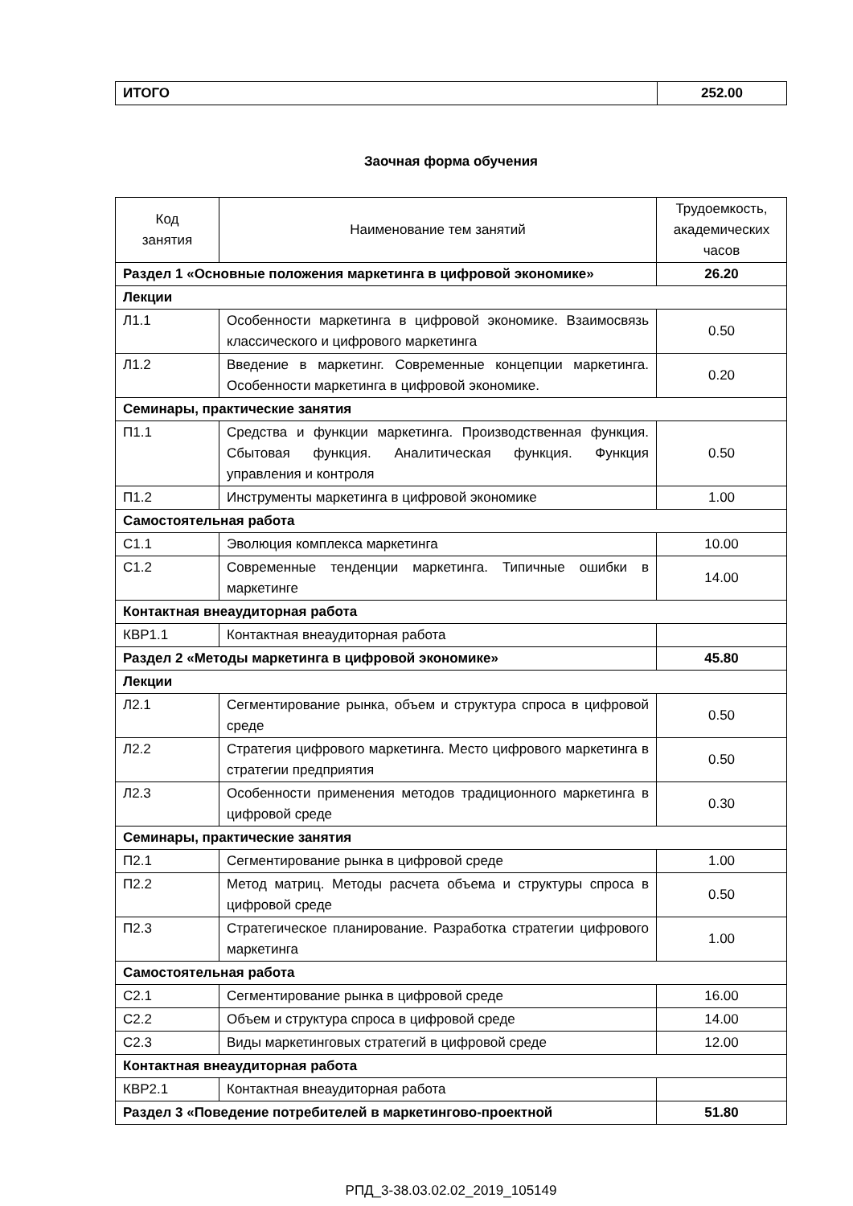| ИТОГО | 252.00 |
Заочная форма обучения
| Код занятия | Наименование тем занятий | Трудоемкость, академических часов |
| --- | --- | --- |
| Раздел 1 «Основные положения маркетинга в цифровой экономике» | | 26.20 |
| Лекции | | |
| Л1.1 | Особенности маркетинга в цифровой экономике. Взаимосвязь классического и цифрового маркетинга | 0.50 |
| Л1.2 | Введение в маркетинг. Современные концепции маркетинга. Особенности маркетинга в цифровой экономике. | 0.20 |
| Семинары, практические занятия | | |
| П1.1 | Средства и функции маркетинга. Производственная функция. Сбытовая функция. Аналитическая функция. Функция управления и контроля | 0.50 |
| П1.2 | Инструменты маркетинга в цифровой экономике | 1.00 |
| Самостоятельная работа | | |
| С1.1 | Эволюция комплекса маркетинга | 10.00 |
| С1.2 | Современные тенденции маркетинга. Типичные ошибки в маркетинге | 14.00 |
| Контактная внеаудиторная работа | | |
| КВР1.1 | Контактная внеаудиторная работа | |
| Раздел 2 «Методы маркетинга в цифровой экономике» | | 45.80 |
| Лекции | | |
| Л2.1 | Сегментирование рынка, объем и структура спроса в цифровой среде | 0.50 |
| Л2.2 | Стратегия цифрового маркетинга. Место цифрового маркетинга в стратегии предприятия | 0.50 |
| Л2.3 | Особенности применения методов традиционного маркетинга в цифровой среде | 0.30 |
| Семинары, практические занятия | | |
| П2.1 | Сегментирование рынка в цифровой среде | 1.00 |
| П2.2 | Метод матриц. Методы расчета объема и структуры спроса в цифровой среде | 0.50 |
| П2.3 | Стратегическое планирование. Разработка стратегии цифрового маркетинга | 1.00 |
| Самостоятельная работа | | |
| С2.1 | Сегментирование рынка в цифровой среде | 16.00 |
| С2.2 | Объем и структура спроса в цифровой среде | 14.00 |
| С2.3 | Виды маркетинговых стратегий в цифровой среде | 12.00 |
| Контактная внеаудиторная работа | | |
| КВР2.1 | Контактная внеаудиторная работа | |
| Раздел 3 «Поведение потребителей в маркетингово-проектной | | 51.80 |
РПД_3-38.03.02.02_2019_105149